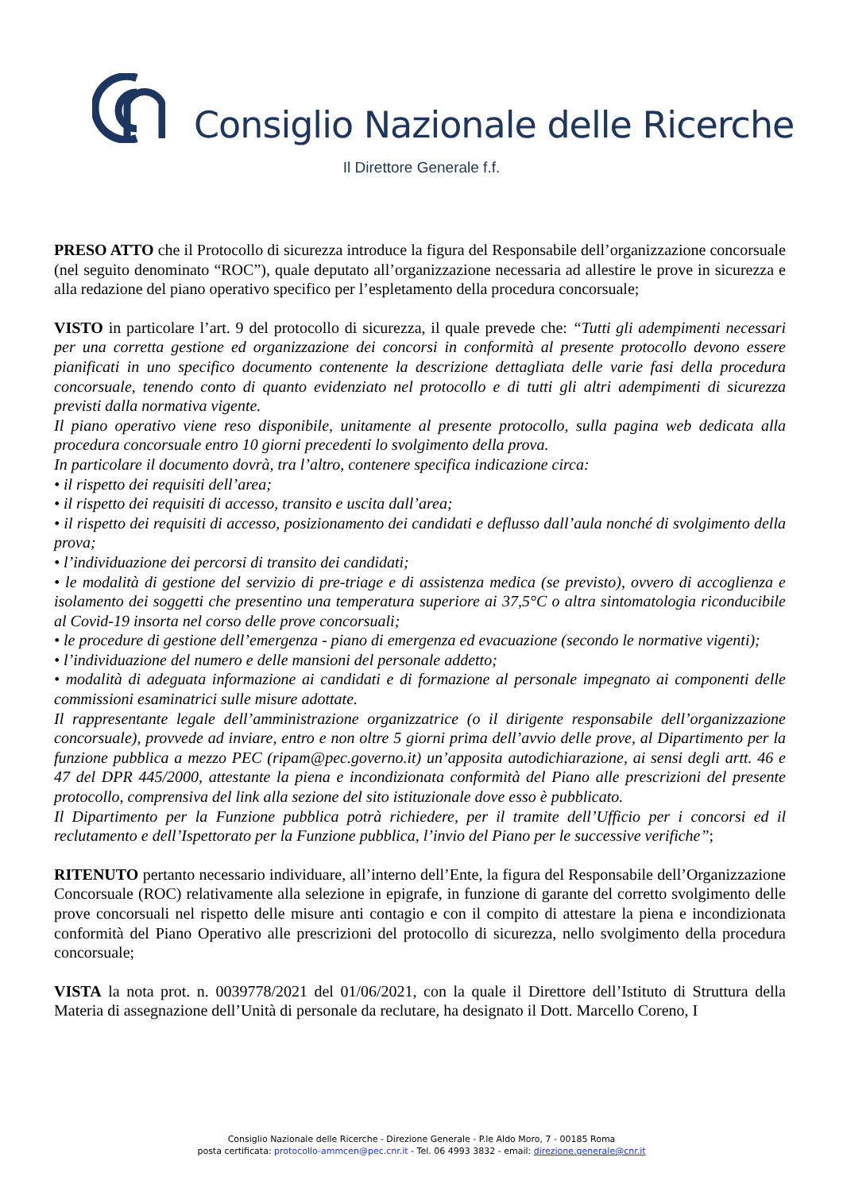Consiglio Nazionale delle Ricerche
Il Direttore Generale f.f.
PRESO ATTO che il Protocollo di sicurezza introduce la figura del Responsabile dell’organizzazione concorsuale (nel seguito denominato “ROC”), quale deputato all’organizzazione necessaria ad allestire le prove in sicurezza e alla redazione del piano operativo specifico per l’espletamento della procedura concorsuale;
VISTO in particolare l’art. 9 del protocollo di sicurezza, il quale prevede che: “Tutti gli adempimenti necessari per una corretta gestione ed organizzazione dei concorsi in conformità al presente protocollo devono essere pianificati in uno specifico documento contenente la descrizione dettagliata delle varie fasi della procedura concorsuale, tenendo conto di quanto evidenziato nel protocollo e di tutti gli altri adempimenti di sicurezza previsti dalla normativa vigente.
Il piano operativo viene reso disponibile, unitamente al presente protocollo, sulla pagina web dedicata alla procedura concorsuale entro 10 giorni precedenti lo svolgimento della prova.
In particolare il documento dovrà, tra l’altro, contenere specifica indicazione circa:
• il rispetto dei requisiti dell’area;
• il rispetto dei requisiti di accesso, transito e uscita dall’area;
• il rispetto dei requisiti di accesso, posizionamento dei candidati e deflusso dall’aula nonché di svolgimento della prova;
• l’individuazione dei percorsi di transito dei candidati;
• le modalità di gestione del servizio di pre-triage e di assistenza medica (se previsto), ovvero di accoglienza e isolamento dei soggetti che presentino una temperatura superiore ai 37,5°C o altra sintomatologia riconducibile al Covid-19 insorta nel corso delle prove concorsuali;
• le procedure di gestione dell’emergenza - piano di emergenza ed evacuazione (secondo le normative vigenti);
• l’individuazione del numero e delle mansioni del personale addetto;
• modalità di adeguata informazione ai candidati e di formazione al personale impegnato ai componenti delle commissioni esaminatrici sulle misure adottate.
Il rappresentante legale dell’amministrazione organizzatrice (o il dirigente responsabile dell’organizzazione concorsuale), provvede ad inviare, entro e non oltre 5 giorni prima dell’avvio delle prove, al Dipartimento per la funzione pubblica a mezzo PEC (ripam@pec.governo.it) un’apposita autodichiarazione, ai sensi degli artt. 46 e 47 del DPR 445/2000, attestante la piena e incondizionata conformità del Piano alle prescrizioni del presente protocollo, comprensiva del link alla sezione del sito istituzionale dove esso è pubblicato.
Il Dipartimento per la Funzione pubblica potrà richiedere, per il tramite dell’Ufficio per i concorsi ed il reclutamento e dell’Ispettorato per la Funzione pubblica, l’invio del Piano per le successive verifiche”;
RITENUTO pertanto necessario individuare, all’interno dell’Ente, la figura del Responsabile dell’Organizzazione Concorsuale (ROC) relativamente alla selezione in epigrafe, in funzione di garante del corretto svolgimento delle prove concorsuali nel rispetto delle misure anti contagio e con il compito di attestare la piena e incondizionata conformità del Piano Operativo alle prescrizioni del protocollo di sicurezza, nello svolgimento della procedura concorsuale;
VISTA la nota prot. n. 0039778/2021 del 01/06/2021, con la quale il Direttore dell’Istituto di Struttura della Materia di assegnazione dell’Unità di personale da reclutare, ha designato il Dott. Marcello Coreno, I
Consiglio Nazionale delle Ricerche - Direzione Generale - P.le Aldo Moro, 7 - 00185 Roma
posta certificata: protocollo-ammcen@pec.cnr.it - Tel. 06 4993 3832 - email: direzione.generale@cnr.it